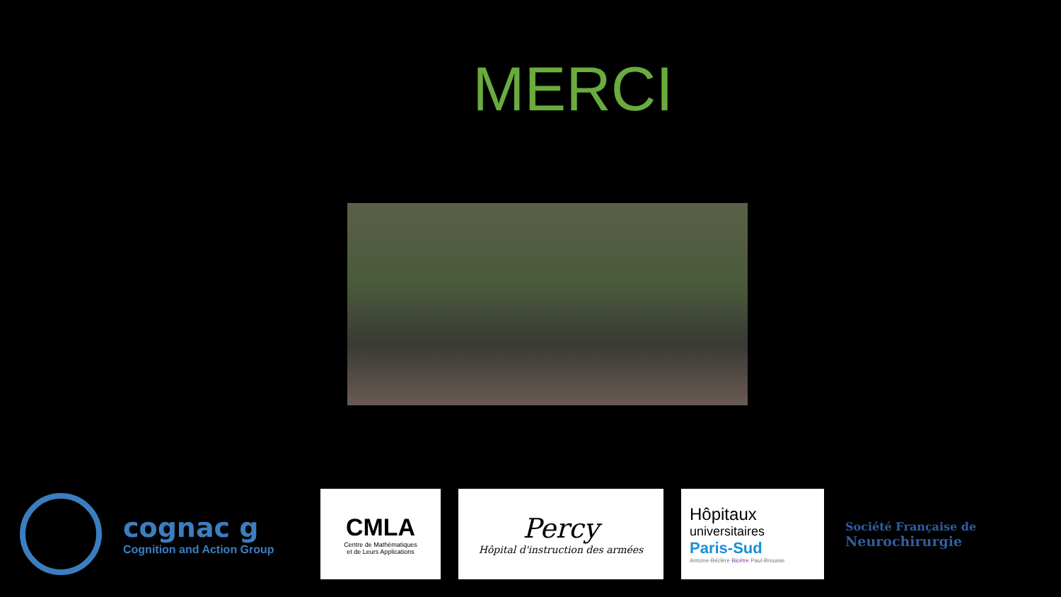MERCI
cognac g
Cognition and Action Group
CMLA
Centre de Mathématiques
et de Leurs Applications
Percy
Hôpital d'instruction des armées
Hôpitaux
universitaires
Paris-Sud
Antoine-Béclère Bicêtre Paul-Brousse
Société Française de
Neurochirurgie